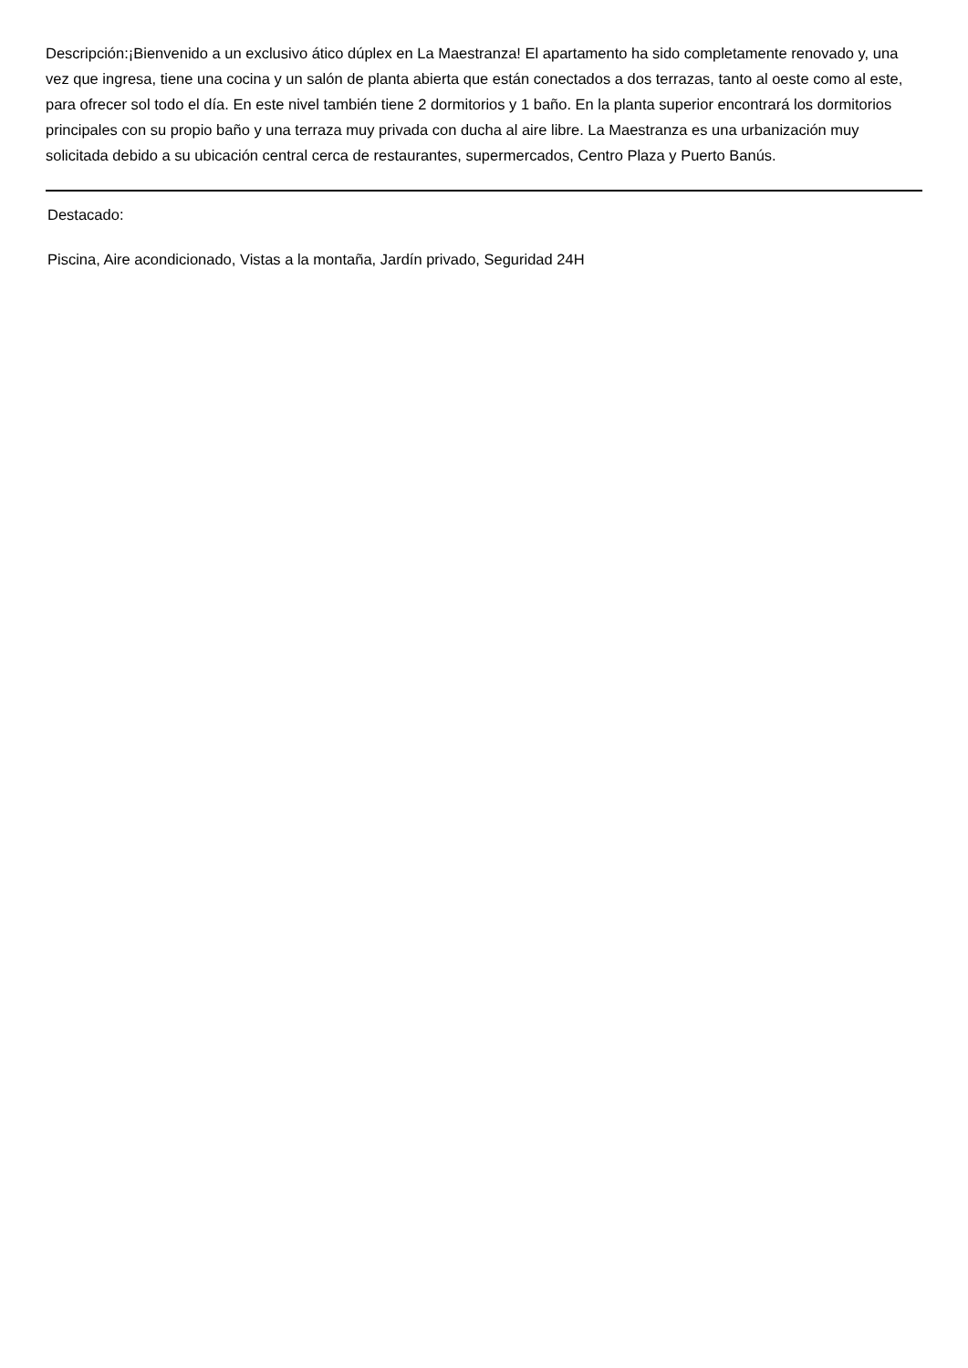Descripción:¡Bienvenido a un exclusivo ático dúplex en La Maestranza! El apartamento ha sido completamente renovado y, una vez que ingresa, tiene una cocina y un salón de planta abierta que están conectados a dos terrazas, tanto al oeste como al este, para ofrecer sol todo el día. En este nivel también tiene 2 dormitorios y 1 baño. En la planta superior encontrará los dormitorios principales con su propio baño y una terraza muy privada con ducha al aire libre. La Maestranza es una urbanización muy solicitada debido a su ubicación central cerca de restaurantes, supermercados, Centro Plaza y Puerto Banús.
Destacado:
Piscina, Aire acondicionado, Vistas a la montaña, Jardín privado, Seguridad 24H